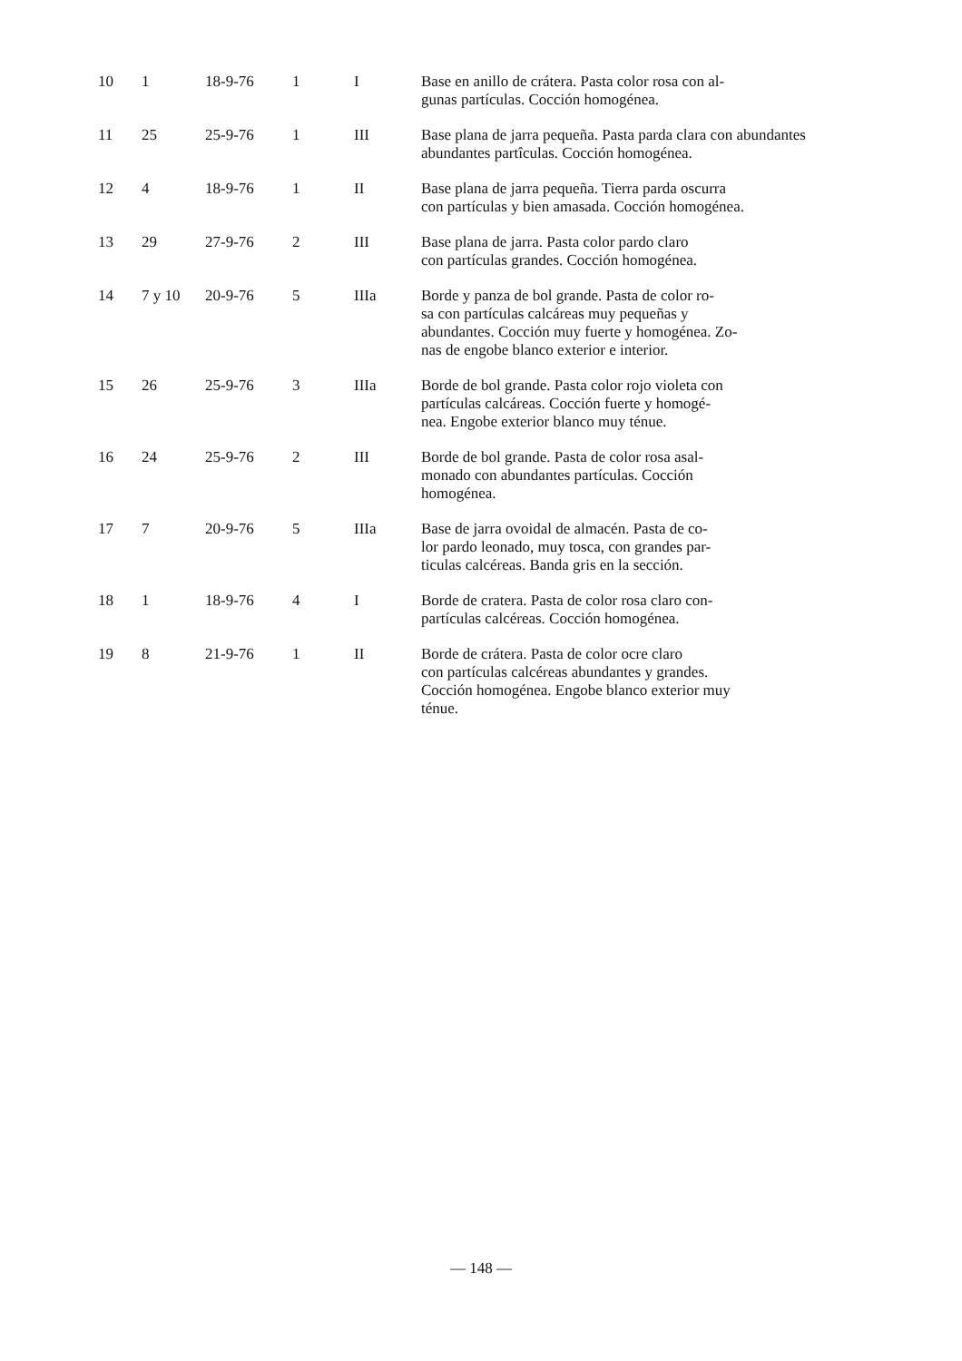| 10 | 1 | 18-9-76 | 1 | I | Base en anillo de crátera. Pasta color rosa con al- gunas partículas. Cocción homogénea. |
| 11 | 25 | 25-9-76 | 1 | III | Base plana de jarra pequeña. Pasta parda clara con abundantes abundantes partîculas. Cocción homogénea. |
| 12 | 4 | 18-9-76 | 1 | II | Base plana de jarra pequeña. Tierra parda oscurra con partículas y bien amasada. Cocción homogénea. |
| 13 | 29 | 27-9-76 | 2 | III | Base plana de jarra. Pasta color pardo claro con partículas grandes. Cocción homogénea. |
| 14 | 7 y 10 | 20-9-76 | 5 | IIIa | Borde y panza de bol grande. Pasta de color ro- sa con partículas calcáreas muy pequeñas y abundantes. Cocción muy fuerte y homogénea. Zo- nas de engobe blanco exterior e interior. |
| 15 | 26 | 25-9-76 | 3 | IIIa | Borde de bol grande. Pasta color rojo violeta con partículas calcáreas. Cocción fuerte y homogé- nea. Engobe exterior blanco muy ténue. |
| 16 | 24 | 25-9-76 | 2 | III | Borde de bol grande. Pasta de color rosa asal- monado con abundantes partículas. Cocción homogénea. |
| 17 | 7 | 20-9-76 | 5 | IIIa | Base de jarra ovoidal de almacén. Pasta de co- lor pardo leonado, muy tosca, con grandes par- ticulas calcéreas. Banda gris en la sección. |
| 18 | 1 | 18-9-76 | 4 | I | Borde de cratera. Pasta de color rosa claro con- partículas calcéreas. Cocción homogénea. |
| 19 | 8 | 21-9-76 | 1 | II | Borde de crátera. Pasta de color ocre claro con partículas calcéreas abundantes y grandes. Cocción homogénea. Engobe blanco exterior muy ténue. |
— 148 —